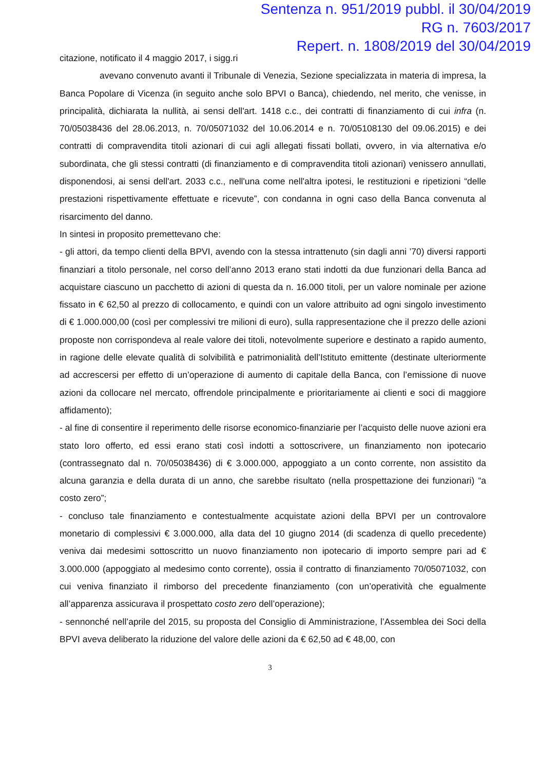Sentenza n. 951/2019 pubbl. il 30/04/2019
RG n. 7603/2017
Repert. n. 1808/2019 del 30/04/2019
citazione, notificato il 4 maggio 2017, i sigg.ri
avevano convenuto avanti il Tribunale di Venezia, Sezione specializzata in materia di impresa, la Banca Popolare di Vicenza (in seguito anche solo BPVI o Banca), chiedendo, nel merito, che venisse, in principalità, dichiarata la nullità, ai sensi dell'art. 1418 c.c., dei contratti di finanziamento di cui infra (n. 70/05038436 del 28.06.2013, n. 70/05071032 del 10.06.2014 e n. 70/05108130 del 09.06.2015) e dei contratti di compravendita titoli azionari di cui agli allegati fissati bollati, ovvero, in via alternativa e/o subordinata, che gli stessi contratti (di finanziamento e di compravendita titoli azionari) venissero annullati, disponendosi, ai sensi dell'art. 2033 c.c., nell'una come nell'altra ipotesi, le restituzioni e ripetizioni “delle prestazioni rispettivamente effettuate e ricevute”, con condanna in ogni caso della Banca convenuta al risarcimento del danno.
In sintesi in proposito premettevano che:
- gli attori, da tempo clienti della BPVI, avendo con la stessa intrattenuto (sin dagli anni ’70) diversi rapporti finanziari a titolo personale, nel corso dell’anno 2013 erano stati indotti da due funzionari della Banca ad acquistare ciascuno un pacchetto di azioni di questa da n. 16.000 titoli, per un valore nominale per azione fissato in € 62,50 al prezzo di collocamento, e quindi con un valore attribuito ad ogni singolo investimento di € 1.000.000,00 (così per complessivi tre milioni di euro), sulla rappresentazione che il prezzo delle azioni proposte non corrispondeva al reale valore dei titoli, notevolmente superiore e destinato a rapido aumento, in ragione delle elevate qualità di solvibilità e patrimonialità dell’Istituto emittente (destinate ulteriormente ad accrescersi per effetto di un’operazione di aumento di capitale della Banca, con l’emissione di nuove azioni da collocare nel mercato, offrendole principalmente e prioritariamente ai clienti e soci di maggiore affidamento);
- al fine di consentire il reperimento delle risorse economico-finanziarie per l’acquisto delle nuove azioni era stato loro offerto, ed essi erano stati così indotti a sottoscrivere, un finanziamento non ipotecario (contrassegnato dal n. 70/05038436) di € 3.000.000, appoggiato a un conto corrente, non assistito da alcuna garanzia e della durata di un anno, che sarebbe risultato (nella prospettazione dei funzionari) “a costo zero”;
- concluso tale finanziamento e contestualmente acquistate azioni della BPVI per un controvalore monetario di complessivi € 3.000.000, alla data del 10 giugno 2014 (di scadenza di quello precedente) veniva dai medesimi sottoscritto un nuovo finanziamento non ipotecario di importo sempre pari ad € 3.000.000 (appoggiato al medesimo conto corrente), ossia il contratto di finanziamento 70/05071032, con cui veniva finanziato il rimborso del precedente finanziamento (con un’operatività che egualmente all’apparenza assicurava il prospettato costo zero dell’operazione);
- sennonché nell’aprile del 2015, su proposta del Consiglio di Amministrazione, l’Assemblea dei Soci della BPVI aveva deliberato la riduzione del valore delle azioni da € 62,50 ad € 48,00, con
3